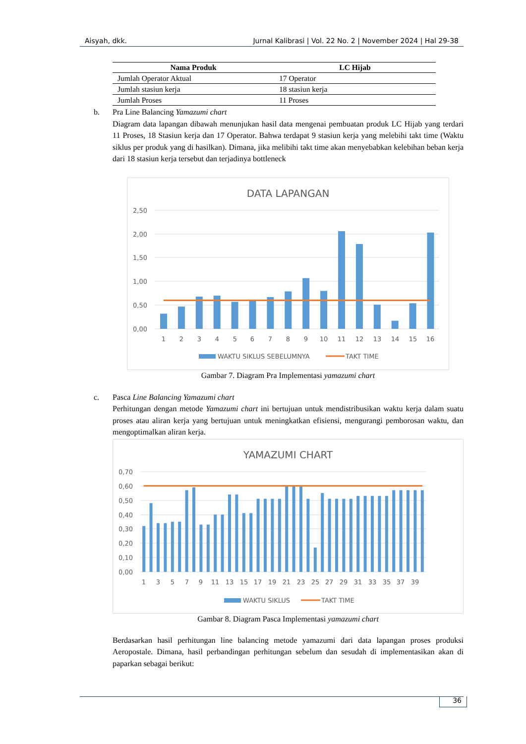Aisyah, dkk. Jurnal Kalibrasi | Vol. 22 No. 2 | November 2024 | Hal 29-38
| Nama Produk | LC Hijab |
| --- | --- |
| Jumlah Operator Aktual | 17 Operator |
| Jumlah stasiun kerja | 18 stasiun kerja |
| Jumlah Proses | 11 Proses |
b. Pra Line Balancing Yamazumi chart
Diagram data lapangan dibawah menunjukan hasil data mengenai pembuatan produk LC Hijab yang terdari 11 Proses, 18 Stasiun kerja dan 17 Operator. Bahwa terdapat 9 stasiun kerja yang melebihi takt time (Waktu siklus per produk yang di hasilkan). Dimana, jika melibihi takt time akan menyebabkan kelebihan beban kerja dari 18 stasiun kerja tersebut dan terjadinya bottleneck
DATA LAPANGAN
2,50
2,00
1,50
1,00
0,50
0,00
1
2
3
4
5
6
7
8
9
10
11
12
13
14
15
16
WAKTU SIKLUS SEBELUMNYA
TAKT TIME
Gambar 7. Diagram Pra Implementasi yamazumi chart
c. Pasca Line Balancing Yamazumi chart
Perhitungan dengan metode Yamazumi chart ini bertujuan untuk mendistribusikan waktu kerja dalam suatu proses atau aliran kerja yang bertujuan untuk meningkatkan efisiensi, mengurangi pemborosan waktu, dan mengoptimalkan aliran kerja.
YAMAZUMI CHART
0,70
0,60
0,50
0,40
0,30
0,20
0,10
0,00
1
3
5
7
9
11
13
15
17
19
21
23
25
27
29
31
33
35
37
39
WAKTU SIKLUS
TAKT TIME
Gambar 8. Diagram Pasca Implementasi yamazumi chart
Berdasarkan hasil perhitungan line balancing metode yamazumi dari data lapangan proses produksi Aeropostale. Dimana, hasil perbandingan perhitungan sebelum dan sesudah di implementasikan akan di paparkan sebagai berikut:
36